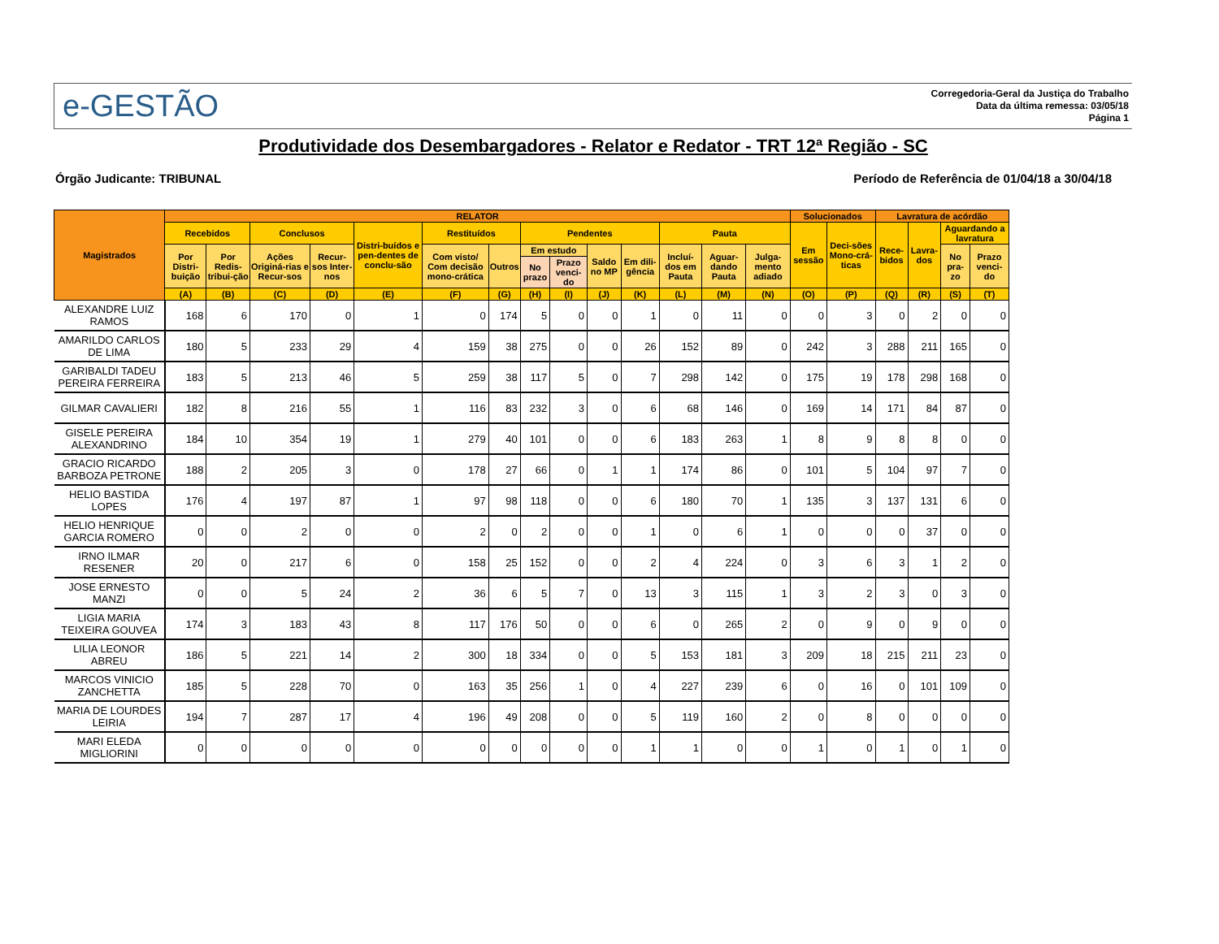e-GESTÃO
Corregedoria-Geral da Justiça do Trabalho
Data da última remessa: 03/05/18
Página 1
Produtividade dos Desembargadores - Relator e Redator - TRT 12ª Região - SC
Órgão Judicante: TRIBUNAL Período de Referência de 01/04/18 a 30/04/18
| Magistrados | RELATOR | | | | | | | | | | | | | | Solucionados | | Lavratura de acórdão | | | |
| --- | --- | --- | --- | --- | --- | --- | --- | --- | --- | --- | --- | --- | --- | --- | --- | --- | --- | --- | --- | --- |
| | Recebidos | | Conclusos | | Distri-buídos e pen-dentes de conclu-são | Restituídos | | Pendentes | | | | Pauta | | | Em sessão | Deci-sões Mono-crá-ticas | Rece-bidos | Lavra-dos | Aguardando a lavratura | |
| | Por Distri-buição | Por Redis-tribui-ção | Ações Originá-rias e Recur-sos | Recur-sos Inter-nos | | Com visto/ Com decisão mono-crática | Outros | Em estudo | | Saldo no MP | Em dili-gência | Incluí-dos em Pauta | Aguar-dando Pauta | Julga-mento adiado | | | | | No pra-zo | Prazo venci-do |
| | | | | | | | | No prazo | Prazo venci-do | | | | | | | | | | | |
| | (A) | (B) | (C) | (D) | (E) | (F) | (G) | (H) | (I) | (J) | (K) | (L) | (M) | (N) | (O) | (P) | (Q) | (R) | (S) | (T) |
| ALEXANDRE LUIZ RAMOS | 168 | 6 | 170 | 0 | 1 | 0 | 174 | 5 | 0 | 0 | 1 | 0 | 11 | 0 | 0 | 3 | 0 | 2 | 0 | 0 |
| AMARILDO CARLOS DE LIMA | 180 | 5 | 233 | 29 | 4 | 159 | 38 | 275 | 0 | 0 | 26 | 152 | 89 | 0 | 242 | 3 | 288 | 211 | 165 | 0 |
| GARIBALDI TADEU PEREIRA FERREIRA | 183 | 5 | 213 | 46 | 5 | 259 | 38 | 117 | 5 | 0 | 7 | 298 | 142 | 0 | 175 | 19 | 178 | 298 | 168 | 0 |
| GILMAR CAVALIERI | 182 | 8 | 216 | 55 | 1 | 116 | 83 | 232 | 3 | 0 | 6 | 68 | 146 | 0 | 169 | 14 | 171 | 84 | 87 | 0 |
| GISELE PEREIRA ALEXANDRINO | 184 | 10 | 354 | 19 | 1 | 279 | 40 | 101 | 0 | 0 | 6 | 183 | 263 | 1 | 8 | 9 | 8 | 8 | 0 | 0 |
| GRACIO RICARDO BARBOZA PETRONE | 188 | 2 | 205 | 3 | 0 | 178 | 27 | 66 | 0 | 1 | 1 | 174 | 86 | 0 | 101 | 5 | 104 | 97 | 7 | 0 |
| HELIO BASTIDA LOPES | 176 | 4 | 197 | 87 | 1 | 97 | 98 | 118 | 0 | 0 | 6 | 180 | 70 | 1 | 135 | 3 | 137 | 131 | 6 | 0 |
| HELIO HENRIQUE GARCIA ROMERO | 0 | 0 | 2 | 0 | 0 | 2 | 0 | 2 | 0 | 0 | 1 | 0 | 6 | 1 | 0 | 0 | 0 | 37 | 0 | 0 |
| IRNO ILMAR RESENER | 20 | 0 | 217 | 6 | 0 | 158 | 25 | 152 | 0 | 0 | 2 | 4 | 224 | 0 | 3 | 6 | 3 | 1 | 2 | 0 |
| JOSE ERNESTO MANZI | 0 | 0 | 5 | 24 | 2 | 36 | 6 | 5 | 7 | 0 | 13 | 3 | 115 | 1 | 3 | 2 | 3 | 0 | 3 | 0 |
| LIGIA MARIA TEIXEIRA GOUVEA | 174 | 3 | 183 | 43 | 8 | 117 | 176 | 50 | 0 | 0 | 6 | 0 | 265 | 2 | 0 | 9 | 0 | 9 | 0 | 0 |
| LILIA LEONOR ABREU | 186 | 5 | 221 | 14 | 2 | 300 | 18 | 334 | 0 | 0 | 5 | 153 | 181 | 3 | 209 | 18 | 215 | 211 | 23 | 0 |
| MARCOS VINICIO ZANCHETTA | 185 | 5 | 228 | 70 | 0 | 163 | 35 | 256 | 1 | 0 | 4 | 227 | 239 | 6 | 0 | 16 | 0 | 101 | 109 | 0 |
| MARIA DE LOURDES LEIRIA | 194 | 7 | 287 | 17 | 4 | 196 | 49 | 208 | 0 | 0 | 5 | 119 | 160 | 2 | 0 | 8 | 0 | 0 | 0 | 0 |
| MARI ELEDA MIGLIORINI | 0 | 0 | 0 | 0 | 0 | 0 | 0 | 0 | 0 | 0 | 1 | 1 | 0 | 0 | 1 | 0 | 1 | 0 | 1 | 0 |